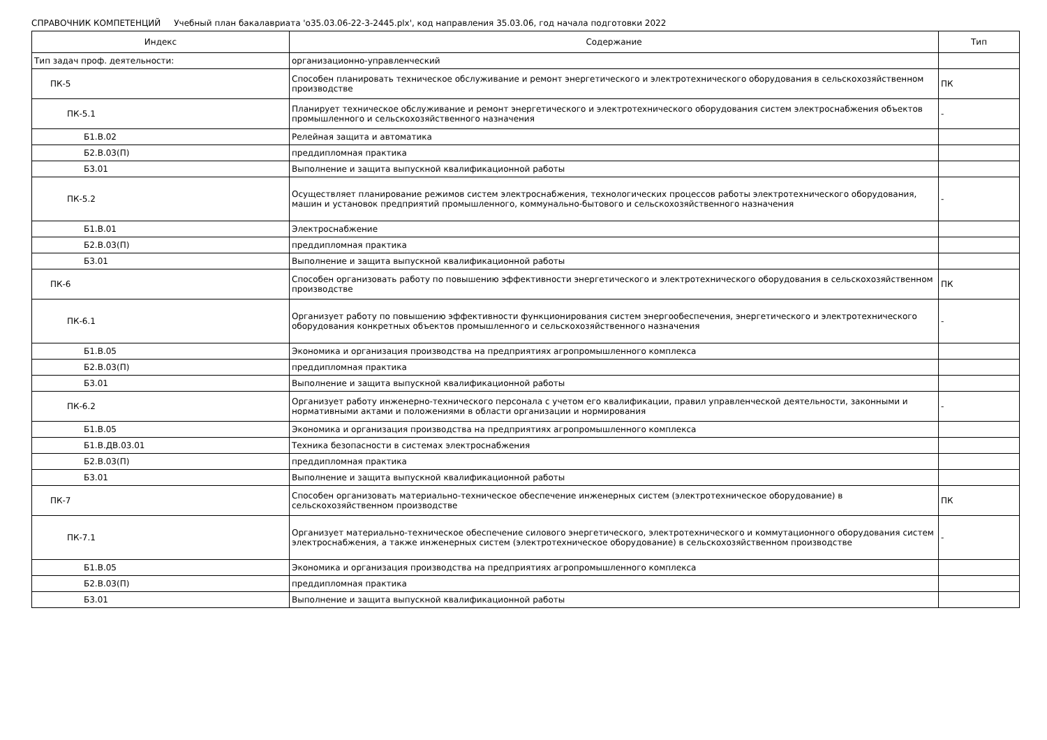СПРАВОЧНИК КОМПЕТЕНЦИЙ Учебный план бакалавриата 'о35.03.06-22-3-2445.plx', код направления 35.03.06, год начала подготовки 2022
| Индекс | Содержание | Тип |
| --- | --- | --- |
| Тип задач проф. деятельности: | организационно-управленческий | |
| ПК-5 | Способен планировать техническое обслуживание и ремонт энергетического и электротехнического оборудования в сельскохозяйственном производстве | ПК |
| ПК-5.1 | Планирует техническое обслуживание и ремонт энергетического и электротехнического оборудования систем электроснабжения объектов промышленного и сельскохозяйственного назначения | - |
| Б1.В.02 | Релейная защита и автоматика | |
| Б2.В.03(П) | преддипломная практика | |
| Б3.01 | Выполнение и защита выпускной квалификационной работы | |
| ПК-5.2 | Осуществляет планирование режимов систем электроснабжения, технологических процессов работы электротехнического оборудования, машин и установок предприятий промышленного, коммунально-бытового и сельскохозяйственного назначения | - |
| Б1.В.01 | Электроснабжение | |
| Б2.В.03(П) | преддипломная практика | |
| Б3.01 | Выполнение и защита выпускной квалификационной работы | |
| ПК-6 | Способен организовать работу по повышению эффективности энергетического и электротехнического оборудования в сельскохозяйственном производстве | ПК |
| ПК-6.1 | Организует работу по повышению эффективности функционирования систем энергообеспечения, энергетического и электротехнического оборудования конкретных объектов промышленного и сельскохозяйственного назначения | - |
| Б1.В.05 | Экономика и организация производства на предприятиях агропромышленного комплекса | |
| Б2.В.03(П) | преддипломная практика | |
| Б3.01 | Выполнение и защита выпускной квалификационной работы | |
| ПК-6.2 | Организует работу инженерно-технического персонала с учетом его квалификации, правил управленческой деятельности, законными и нормативными актами и положениями в области организации и нормирования | - |
| Б1.В.05 | Экономика и организация производства на предприятиях агропромышленного комплекса | |
| Б1.В.ДВ.03.01 | Техника безопасности в системах электроснабжения | |
| Б2.В.03(П) | преддипломная практика | |
| Б3.01 | Выполнение и защита выпускной квалификационной работы | |
| ПК-7 | Способен организовать материально-техническое обеспечение инженерных систем (электротехническое оборудование) в сельскохозяйственном производстве | ПК |
| ПК-7.1 | Организует материально-техническое обеспечение силового энергетического, электротехнического и коммутационного оборудования систем электроснабжения, а также инженерных систем (электротехническое оборудование) в сельскохозяйственном производстве | - |
| Б1.В.05 | Экономика и организация производства на предприятиях агропромышленного комплекса | |
| Б2.В.03(П) | преддипломная практика | |
| Б3.01 | Выполнение и защита выпускной квалификационной работы | |